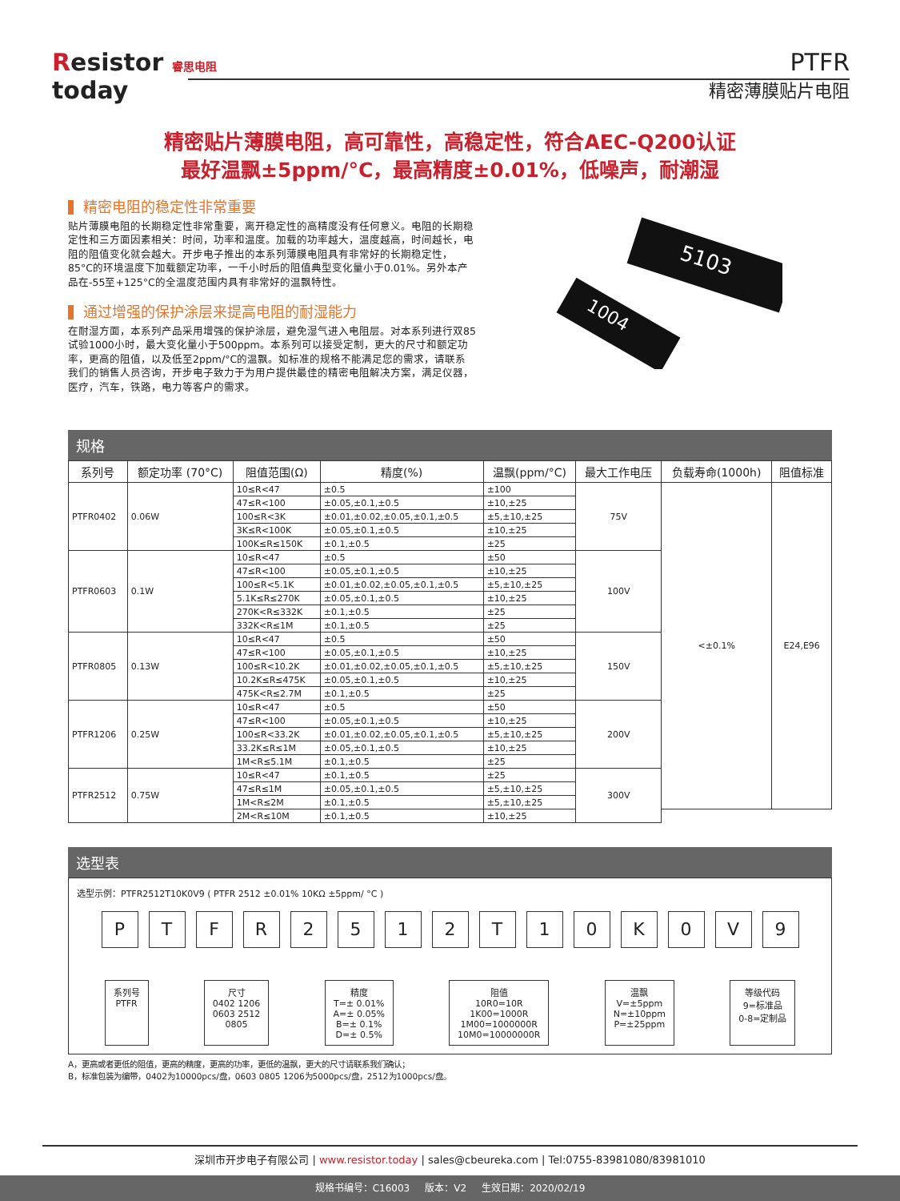Resistor 睿思电阻
today
PTFR
精密薄膜贴片电阻
精密贴片薄膜电阻，高可靠性，高稳定性，符合AEC-Q200认证
最好温飘±5ppm/°C，最高精度±0.01%，低噪声，耐潮湿
精密电阻的稳定性非常重要
贴片薄膜电阻的长期稳定性非常重要，离开稳定性的高精度没有任何意义。电阻的长期稳定性和三方面因素相关：时间，功率和温度。加载的功率越大，温度越高，时间越长，电阻的阻值变化就会越大。开步电子推出的本系列薄膜电阻具有非常好的长期稳定性，85°C的环境温度下加载额定功率，一千小时后的阻值典型变化量小于0.01%。另外本产品在-55至+125°C的全温度范围内具有非常好的温飘特性。
通过增强的保护涂层来提高电阻的耐湿能力
在耐湿方面，本系列产品采用增强的保护涂层，避免湿气进入电阻层。对本系列进行双85试验1000小时，最大变化量小于500ppm。本系列可以接受定制，更大的尺寸和额定功率，更高的阻值，以及低至2ppm/°C的温飘。如标准的规格不能满足您的需求，请联系我们的销售人员咨询，开步电子致力于为用户提供最佳的精密电阻解决方案，满足仪器，医疗，汽车，铁路，电力等客户的需求。
1004
5103
规格
| 系列号 | 额定功率 (70°C) | 阻值范围(Ω) | 精度(%) | 温飘(ppm/°C) | 最大工作电压 | 负载寿命(1000h) | 阻值标准 |
| --- | --- | --- | --- | --- | --- | --- | --- |
| PTFR0402 | 0.06W | 10≤R<47 | ±0.5 | ±100 | 75V | <±0.1% | E24,E96 |
| | | 47≤R<100 | ±0.05,±0.1,±0.5 | ±10,±25 | | | |
| | | 100≤R<3K | ±0.01,±0.02,±0.05,±0.1,±0.5 | ±5,±10,±25 | | | |
| | | 3K≤R<100K | ±0.05,±0.1,±0.5 | ±10,±25 | | | |
| | | 100K≤R≤150K | ±0.1,±0.5 | ±25 | | | |
| PTFR0603 | 0.1W | 10≤R<47 | ±0.5 | ±50 | 100V | | |
| | | 47≤R<100 | ±0.05,±0.1,±0.5 | ±10,±25 | | | |
| | | 100≤R<5.1K | ±0.01,±0.02,±0.05,±0.1,±0.5 | ±5,±10,±25 | | | |
| | | 5.1K≤R≤270K | ±0.05,±0.1,±0.5 | ±10,±25 | | | |
| | | 270K<R≤332K | ±0.1,±0.5 | ±25 | | | |
| | | 332K<R≤1M | ±0.1,±0.5 | ±25 | | | |
| PTFR0805 | 0.13W | 10≤R<47 | ±0.5 | ±50 | 150V | | |
| | | 47≤R<100 | ±0.05,±0.1,±0.5 | ±10,±25 | | | |
| | | 100≤R<10.2K | ±0.01,±0.02,±0.05,±0.1,±0.5 | ±5,±10,±25 | | | |
| | | 10.2K≤R≤475K | ±0.05,±0.1,±0.5 | ±10,±25 | | | |
| | | 475K<R≤2.7M | ±0.1,±0.5 | ±25 | | | |
| PTFR1206 | 0.25W | 10≤R<47 | ±0.5 | ±50 | 200V | | |
| | | 47≤R<100 | ±0.05,±0.1,±0.5 | ±10,±25 | | | |
| | | 100≤R<33.2K | ±0.01,±0.02,±0.05,±0.1,±0.5 | ±5,±10,±25 | | | |
| | | 33.2K≤R≤1M | ±0.05,±0.1,±0.5 | ±10,±25 | | | |
| | | 1M<R≤5.1M | ±0.1,±0.5 | ±25 | | | |
| PTFR2512 | 0.75W | 10≤R<47 | ±0.1,±0.5 | ±25 | 300V | | |
| | | 47≤R≤1M | ±0.05,±0.1,±0.5 | ±5,±10,±25 | | | |
| | | 1M<R≤2M | ±0.1,±0.5 | ±5,±10,±25 | | | |
| | | 2M<R≤10M | ±0.1,±0.5 | ±10,±25 | | | |
选型表
选型示例：PTFR2512T10K0V9 ( PTFR 2512 ±0.01% 10KΩ ±5ppm/ °C )
P T F R 2 5 1 2 T 1 0 K 0 V 9
系列号
PTFR
尺寸
0402 1206
0603 2512
0805
精度
T=± 0.01%
A=± 0.05%
B=± 0.1%
D=± 0.5%
阻值
10R0=10R
1K00=1000R
1M00=1000000R
10M0=10000000R
温飘
V=±5ppm
N=±10ppm
P=±25ppm
等级代码
9=标准品
0-8=定制品
A，更高或者更低的阻值，更高的精度，更高的功率，更低的温飘，更大的尺寸请联系我们确认；
B，标准包装为编带，0402为10000pcs/盘，0603 0805 1206为5000pcs/盘，2512为1000pcs/盘。
深圳市开步电子有限公司 | www.resistor.today | sales@cbeureka.com | Tel:0755-83981080/83981010
规格书编号：C16003 版本：V2 生效日期：2020/02/19